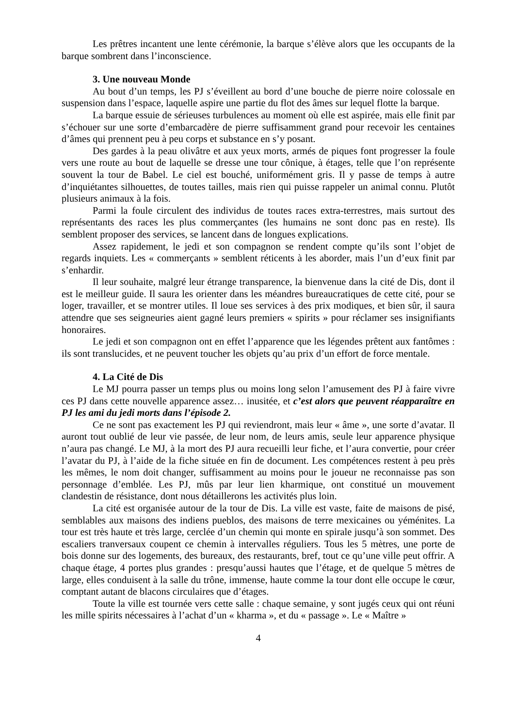Les prêtres incantent une lente cérémonie, la barque s’élève alors que les occupants de la barque sombrent dans l’inconscience.
3. Une nouveau Monde
Au bout d’un temps, les PJ s’éveillent au bord d’une bouche de pierre noire colossale en suspension dans l’espace, laquelle aspire une partie du flot des âmes sur lequel flotte la barque.
La barque essuie de sérieuses turbulences au moment où elle est aspirée, mais elle finit par s’échouer sur une sorte d’embarcadère de pierre suffisamment grand pour recevoir les centaines d’âmes qui prennent peu à peu corps et substance en s’y posant.
Des gardes à la peau olivâtre et aux yeux morts, armés de piques font progresser la foule vers une route au bout de laquelle se dresse une tour cônique, à étages, telle que l’on représente souvent la tour de Babel. Le ciel est bouché, uniformément gris. Il y passe de temps à autre d’inquiétantes silhouettes, de toutes tailles, mais rien qui puisse rappeler un animal connu. Plutôt plusieurs animaux à la fois.
Parmi la foule circulent des individus de toutes races extra-terrestres, mais surtout des représentants des races les plus commerçantes (les humains ne sont donc pas en reste). Ils semblent proposer des services, se lancent dans de longues explications.
Assez rapidement, le jedi et son compagnon se rendent compte qu’ils sont l’objet de regards inquiets. Les « commerçants » semblent réticents à les aborder, mais l’un d’eux finit par s’enhardir.
Il leur souhaite, malgré leur étrange transparence, la bienvenue dans la cité de Dis, dont il est le meilleur guide. Il saura les orienter dans les méandres bureaucratiques de cette cité, pour se loger, travailler, et se montrer utiles. Il loue ses services à des prix modiques, et bien sûr, il saura attendre que ses seigneuries aient gagné leurs premiers « spirits » pour réclamer ses insignifiants honoraires.
Le jedi et son compagnon ont en effet l’apparence que les légendes prêtent aux fantômes : ils sont translucides, et ne peuvent toucher les objets qu’au prix d’un effort de force mentale.
4. La Cité de Dis
Le MJ pourra passer un temps plus ou moins long selon l’amusement des PJ à faire vivre ces PJ dans cette nouvelle apparence assez… inusitée, et c’est alors que peuvent réapparaître en PJ les ami du jedi morts dans l’épisode 2.
Ce ne sont pas exactement les PJ qui reviendront, mais leur « âme », une sorte d’avatar. Il auront tout oublié de leur vie passée, de leur nom, de leurs amis, seule leur apparence physique n’aura pas changé. Le MJ, à la mort des PJ aura recueilli leur fiche, et l’aura convertie, pour créer l’avatar du PJ, à l’aide de la fiche située en fin de document. Les compétences restent à peu près les mêmes, le nom doit changer, suffisamment au moins pour le joueur ne reconnaisse pas son personnage d’emblée. Les PJ, mûs par leur lien kharmique, ont constitué un mouvement clandestin de résistance, dont nous détaillerons les activités plus loin.
La cité est organisée autour de la tour de Dis. La ville est vaste, faite de maisons de pisé, semblables aux maisons des indiens pueblos, des maisons de terre mexicaines ou yéménites. La tour est très haute et très large, cerclée d’un chemin qui monte en spirale jusqu’à son sommet. Des escaliers tranversaux coupent ce chemin à intervalles réguliers. Tous les 5 mètres, une porte de bois donne sur des logements, des bureaux, des restaurants, bref, tout ce qu’une ville peut offrir. A chaque étage, 4 portes plus grandes : presqu’aussi hautes que l’étage, et de quelque 5 mètres de large, elles conduisent à la salle du trône, immense, haute comme la tour dont elle occupe le cœur, comptant autant de blacons circulaires que d’étages.
Toute la ville est tournée vers cette salle : chaque semaine, y sont jugés ceux qui ont réuni les mille spirits nécessaires à l’achat d’un « kharma », et du « passage ». Le « Maître »
4